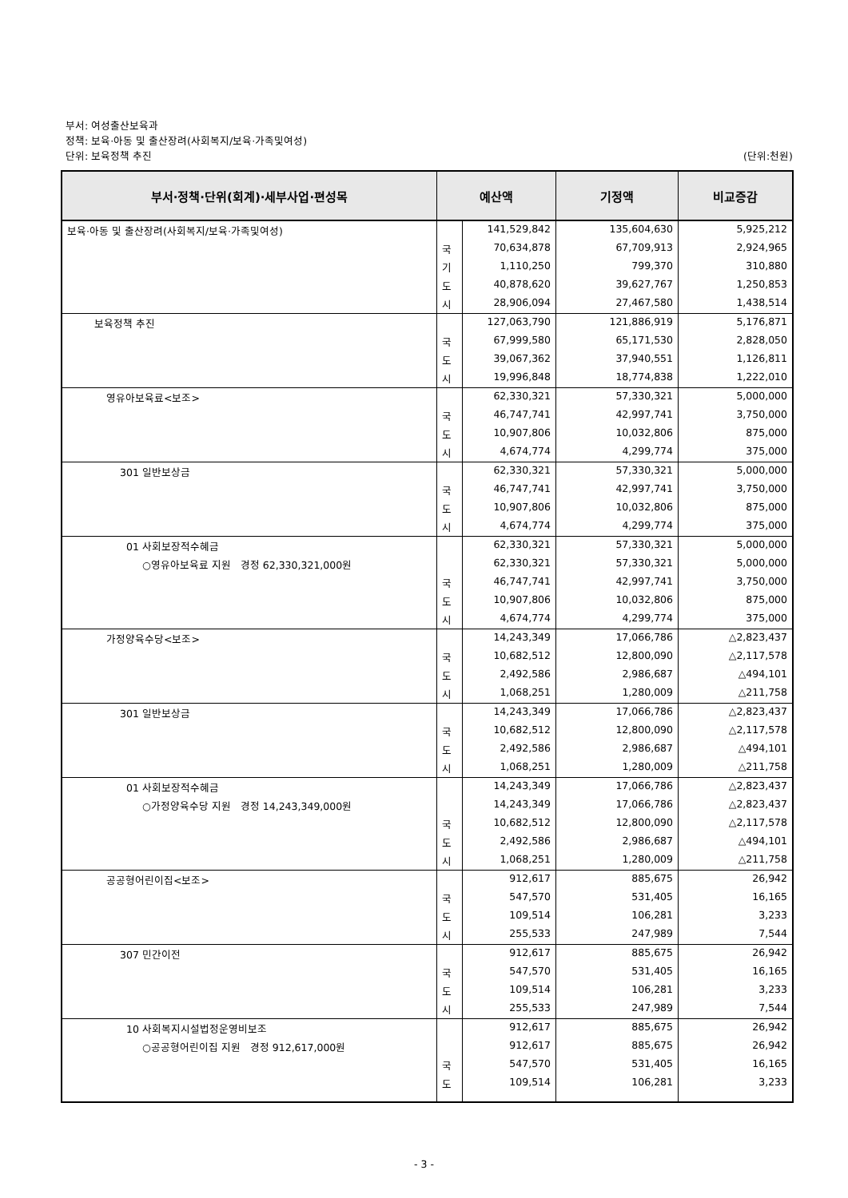부서: 여성출산보육과
정책: 보육·아동 및 출산장려(사회복지/보육·가족및여성)
단위: 보육정책 추진 (단위:천원)
| 부서·정책·단위(회계)·세부사업·편성목 | 예산액 | | 기정액 | 비교증감 |
| --- | --- | --- | --- | --- |
| 보육·아동 및 출산장려(사회복지/보육·가족및여성) | | 141,529,842 | 135,604,630 | 5,925,212 |
| | 국 | 70,634,878 | 67,709,913 | 2,924,965 |
| | 기 | 1,110,250 | 799,370 | 310,880 |
| | 도 | 40,878,620 | 39,627,767 | 1,250,853 |
| | 시 | 28,906,094 | 27,467,580 | 1,438,514 |
| 보육정책 추진 | | 127,063,790 | 121,886,919 | 5,176,871 |
| | 국 | 67,999,580 | 65,171,530 | 2,828,050 |
| | 도 | 39,067,362 | 37,940,551 | 1,126,811 |
| | 시 | 19,996,848 | 18,774,838 | 1,222,010 |
| 영유아보육료<보조> | | 62,330,321 | 57,330,321 | 5,000,000 |
| | 국 | 46,747,741 | 42,997,741 | 3,750,000 |
| | 도 | 10,907,806 | 10,032,806 | 875,000 |
| | 시 | 4,674,774 | 4,299,774 | 375,000 |
| 301 일반보상금 | | 62,330,321 | 57,330,321 | 5,000,000 |
| | 국 | 46,747,741 | 42,997,741 | 3,750,000 |
| | 도 | 10,907,806 | 10,032,806 | 875,000 |
| | 시 | 4,674,774 | 4,299,774 | 375,000 |
| 01 사회보장적수혜금 | | 62,330,321 | 57,330,321 | 5,000,000 |
| ○영유아보육료 지원 경정 62,330,321,000원 | | 62,330,321 | 57,330,321 | 5,000,000 |
| | 국 | 46,747,741 | 42,997,741 | 3,750,000 |
| | 도 | 10,907,806 | 10,032,806 | 875,000 |
| | 시 | 4,674,774 | 4,299,774 | 375,000 |
| 가정양육수당<보조> | | 14,243,349 | 17,066,786 | △2,823,437 |
| | 국 | 10,682,512 | 12,800,090 | △2,117,578 |
| | 도 | 2,492,586 | 2,986,687 | △494,101 |
| | 시 | 1,068,251 | 1,280,009 | △211,758 |
| 301 일반보상금 | | 14,243,349 | 17,066,786 | △2,823,437 |
| | 국 | 10,682,512 | 12,800,090 | △2,117,578 |
| | 도 | 2,492,586 | 2,986,687 | △494,101 |
| | 시 | 1,068,251 | 1,280,009 | △211,758 |
| 01 사회보장적수혜금 | | 14,243,349 | 17,066,786 | △2,823,437 |
| ○가정양육수당 지원 경정 14,243,349,000원 | | 14,243,349 | 17,066,786 | △2,823,437 |
| | 국 | 10,682,512 | 12,800,090 | △2,117,578 |
| | 도 | 2,492,586 | 2,986,687 | △494,101 |
| | 시 | 1,068,251 | 1,280,009 | △211,758 |
| 공공형어린이집<보조> | | 912,617 | 885,675 | 26,942 |
| | 국 | 547,570 | 531,405 | 16,165 |
| | 도 | 109,514 | 106,281 | 3,233 |
| | 시 | 255,533 | 247,989 | 7,544 |
| 307 민간이전 | | 912,617 | 885,675 | 26,942 |
| | 국 | 547,570 | 531,405 | 16,165 |
| | 도 | 109,514 | 106,281 | 3,233 |
| | 시 | 255,533 | 247,989 | 7,544 |
| 10 사회복지시설법정운영비보조 | | 912,617 | 885,675 | 26,942 |
| ○공공형어린이집 지원 경정 912,617,000원 | | 912,617 | 885,675 | 26,942 |
| | 국 | 547,570 | 531,405 | 16,165 |
| | 도 | 109,514 | 106,281 | 3,233 |
- 3 -